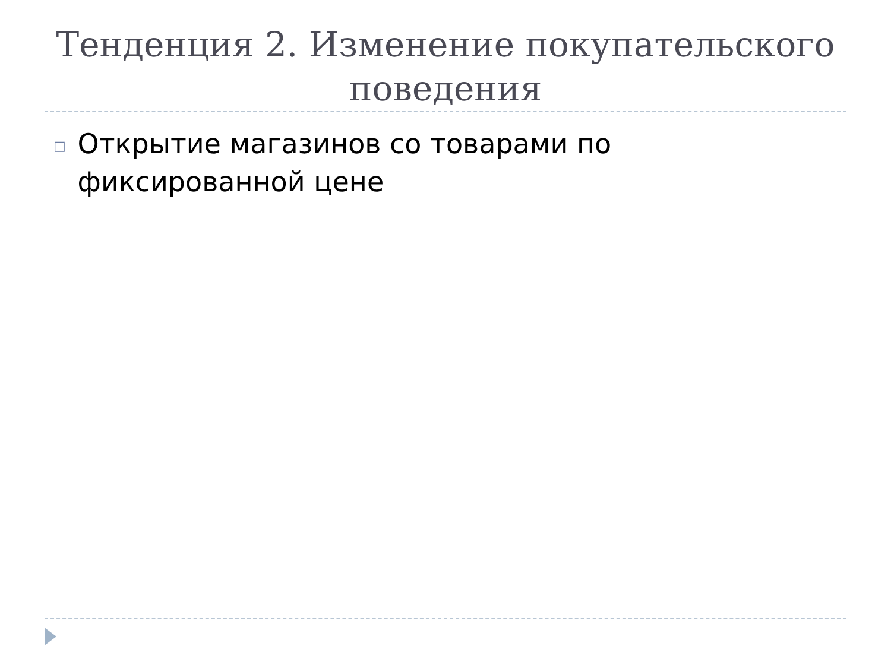Тенденция 2. Изменение покупательского поведения
□
Открытие магазинов со товарами по фиксированной цене